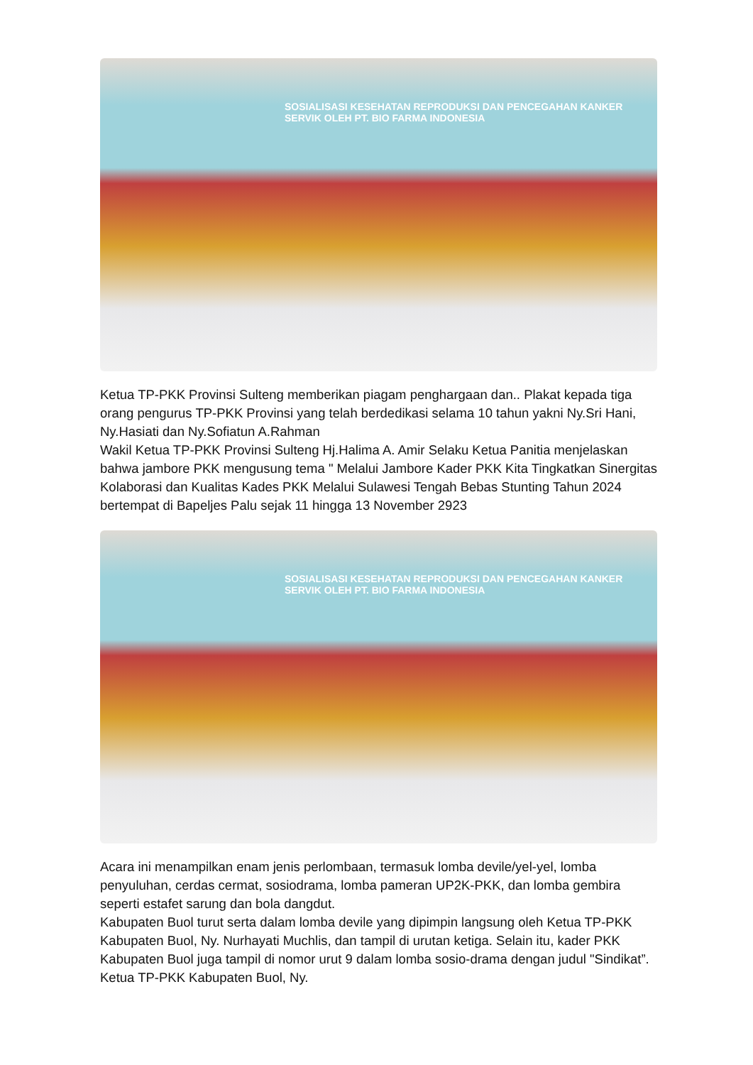SOSIALISASI KESEHATAN REPRODUKSI DAN PENCEGAHAN KANKER SERVIK OLEH PT. BIO FARMA INDONESIA
Ketua TP-PKK Provinsi Sulteng memberikan piagam penghargaan dan.. Plakat kepada tiga orang pengurus TP-PKK Provinsi yang telah berdedikasi selama 10 tahun yakni Ny.Sri Hani, Ny.Hasiati dan Ny.Sofiatun A.Rahman
Wakil Ketua TP-PKK Provinsi Sulteng Hj.Halima A. Amir Selaku Ketua Panitia menjelaskan bahwa jambore PKK mengusung tema " Melalui Jambore Kader PKK Kita Tingkatkan Sinergitas Kolaborasi dan Kualitas Kades PKK Melalui Sulawesi Tengah Bebas Stunting Tahun 2024 bertempat di Bapeljes Palu sejak 11 hingga 13 November 2923
SOSIALISASI KESEHATAN REPRODUKSI DAN PENCEGAHAN KANKER SERVIK OLEH PT. BIO FARMA INDONESIA
Acara ini menampilkan enam jenis perlombaan, termasuk lomba devile/yel-yel, lomba penyuluhan, cerdas cermat, sosiodrama, lomba pameran UP2K-PKK, dan lomba gembira seperti estafet sarung dan bola dangdut.
Kabupaten Buol turut serta dalam lomba devile yang dipimpin langsung oleh Ketua TP-PKK Kabupaten Buol, Ny. Nurhayati Muchlis, dan tampil di urutan ketiga. Selain itu, kader PKK Kabupaten Buol juga tampil di nomor urut 9 dalam lomba sosio-drama dengan judul "Sindikat”. Ketua TP-PKK Kabupaten Buol, Ny.